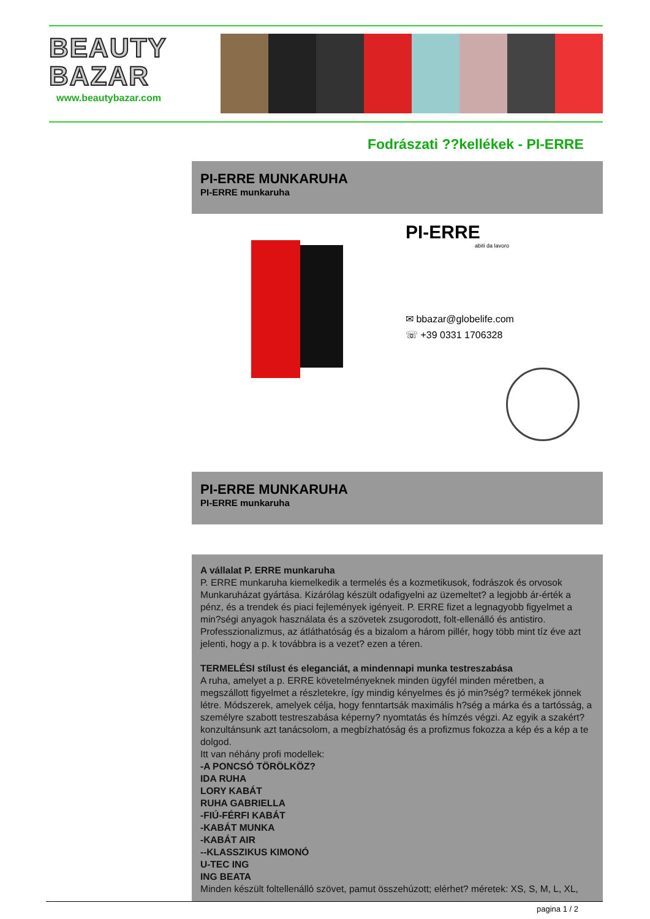BEAUTY
BAZAR
www.beautybazar.com
Fodrászati ??kellékek - PI-ERRE
PI-ERRE MUNKARUHA
PI-ERRE munkaruha
PI-ERRE
abiti da lavoro
✉ bbazar@globelife.com
☏ +39 0331 1706328
PI-ERRE MUNKARUHA
PI-ERRE munkaruha
A vállalat P. ERRE munkaruha
P. ERRE munkaruha kiemelkedik a termelés és a kozmetikusok, fodrászok és orvosok Munkaruházat gyártása. Kizárólag készült odafigyelni az üzemeltet? a legjobb ár-érték a pénz, és a trendek és piaci fejlemények igényeit. P. ERRE fizet a legnagyobb figyelmet a min?ségi anyagok használata és a szövetek zsugorodott, folt-ellenálló és antistiro. Professzionalizmus, az átláthatóság és a bizalom a három pillér, hogy több mint tíz éve azt jelenti, hogy a p. k továbbra is a vezet? ezen a téren.
TERMELÉSI stílust és eleganciát, a mindennapi munka testreszabása
A ruha, amelyet a p. ERRE követelményeknek minden ügyfél minden méretben, a megszállott figyelmet a részletekre, így mindig kényelmes és jó min?ség? termékek jönnek létre. Módszerek, amelyek célja, hogy fenntartsák maximális h?ség a márka és a tartósság, a személyre szabott testreszabása képerny? nyomtatás és hímzés végzi. Az egyik a szakért? konzultánsunk azt tanácsolom, a megbízhatóság és a profizmus fokozza a kép és a kép a te dolgod.
Itt van néhány profi modellek:
-A PONCSÓ TÖRÖLKÖZ?
IDA RUHA
LORY KABÁT
RUHA GABRIELLA
-FIÚ-FÉRFI KABÁT
-KABÁT MUNKA
-KABÁT AIR
--KLASSZIKUS KIMONÓ
U-TEC ING
ING BEATA
Minden készült foltellenálló szövet, pamut összehúzott; elérhet? méretek: XS, S, M, L, XL,
pagina 1 / 2